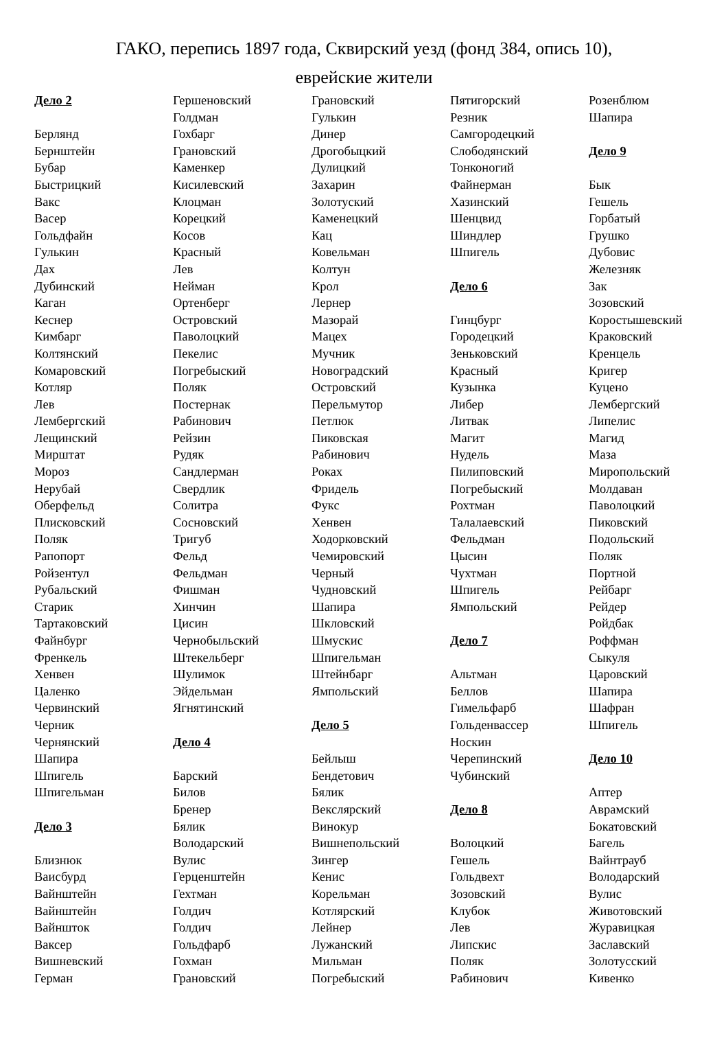ГАКО, перепись 1897 года, Сквирский уезд (фонд 384, опись 10),
еврейские жители
Дело 2
Берлянд
Бернштейн
Бубар
Быстрицкий
Вакс
Васер
Гольдфайн
Гулькин
Дах
Дубинский
Каган
Кеснер
Кимбарг
Колтянский
Комаровский
Котляр
Лев
Лембергский
Лещинский
Мирштат
Мороз
Нерубай
Оберфельд
Плисковский
Поляк
Рапопорт
Ройзентул
Рубальский
Старик
Тартаковский
Файнбург
Френкель
Хенвен
Цаленко
Червинский
Черник
Чернянский
Шапира
Шпигель
Шпигельман
Дело 3
Близнюк
Ваисбурд
Вайнштейн
Вайнштейн
Вайншток
Ваксер
Вишневский
Герман
Гершеновский
Голдман
Гохбарг
Грановский
Каменкер
Кисилевский
Клоцман
Корецкий
Косов
Красный
Лев
Нейман
Ортенберг
Островский
Паволоцкий
Пекелис
Погребыский
Поляк
Постернак
Рабинович
Рейзин
Рудяк
Сандлерман
Свердлик
Солитра
Сосновский
Тригуб
Фельд
Фельдман
Фишман
Хинчин
Цисин
Чернобыльский
Штекельберг
Шулимок
Эйдельман
Ягнятинский
Дело 4
Барский
Билов
Бренер
Бялик
Володарский
Вулис
Герценштейн
Гехтман
Голдич
Голдич
Гольдфарб
Гохман
Грановский
Грановский
Гулькин
Динер
Дрогобыцкий
Дулицкий
Захарин
Золотуский
Каменецкий
Кац
Ковельман
Колтун
Крол
Лернер
Мазорай
Мацех
Мучник
Новоградский
Островский
Перельмутор
Петлюк
Пиковская
Рабинович
Роках
Фридель
Фукс
Хенвен
Ходорковский
Чемировский
Черный
Чудновский
Шапира
Шкловский
Шмускис
Шпигельман
Штейнбарг
Ямпольский
Дело 5
Бейлыш
Бендетович
Бялик
Векслярский
Винокур
Вишнепольский
Зингер
Кенис
Корельман
Котлярский
Лейнер
Лужанский
Мильман
Погребыский
Пятигорский
Резник
Самгородецкий
Слободянский
Тонконогий
Файнерман
Хазинский
Шенцвид
Шиндлер
Шпигель
Дело 6
Гинцбург
Городецкий
Зеньковский
Красный
Кузынка
Либер
Литвак
Магит
Нудель
Пилиповский
Погребыский
Рохтман
Талалаевский
Фельдман
Цысин
Чухтман
Шпигель
Ямпольский
Дело 7
Альтман
Беллов
Гимельфарб
Гольденвассер
Носкин
Черепинский
Чубинский
Дело 8
Волоцкий
Гешель
Гольдвехт
Зозовский
Клубок
Лев
Липскис
Поляк
Рабинович
Розенблюм
Шапира
Дело 9
Бык
Гешель
Горбатый
Грушко
Дубовис
Железняк
Зак
Зозовский
Коростышевский
Краковский
Кренцель
Кригер
Куцено
Лембергский
Липелис
Магид
Маза
Миропольский
Молдаван
Паволоцкий
Пиковский
Подольский
Поляк
Портной
Рейбарг
Рейдер
Ройдбак
Роффман
Сыкуля
Царовский
Шапира
Шафран
Шпигель
Дело 10
Аптер
Аврамский
Бокатовский
Багель
Вайнтрауб
Володарский
Вулис
Животовский
Журавицкая
Заславский
Золотусский
Кивенко